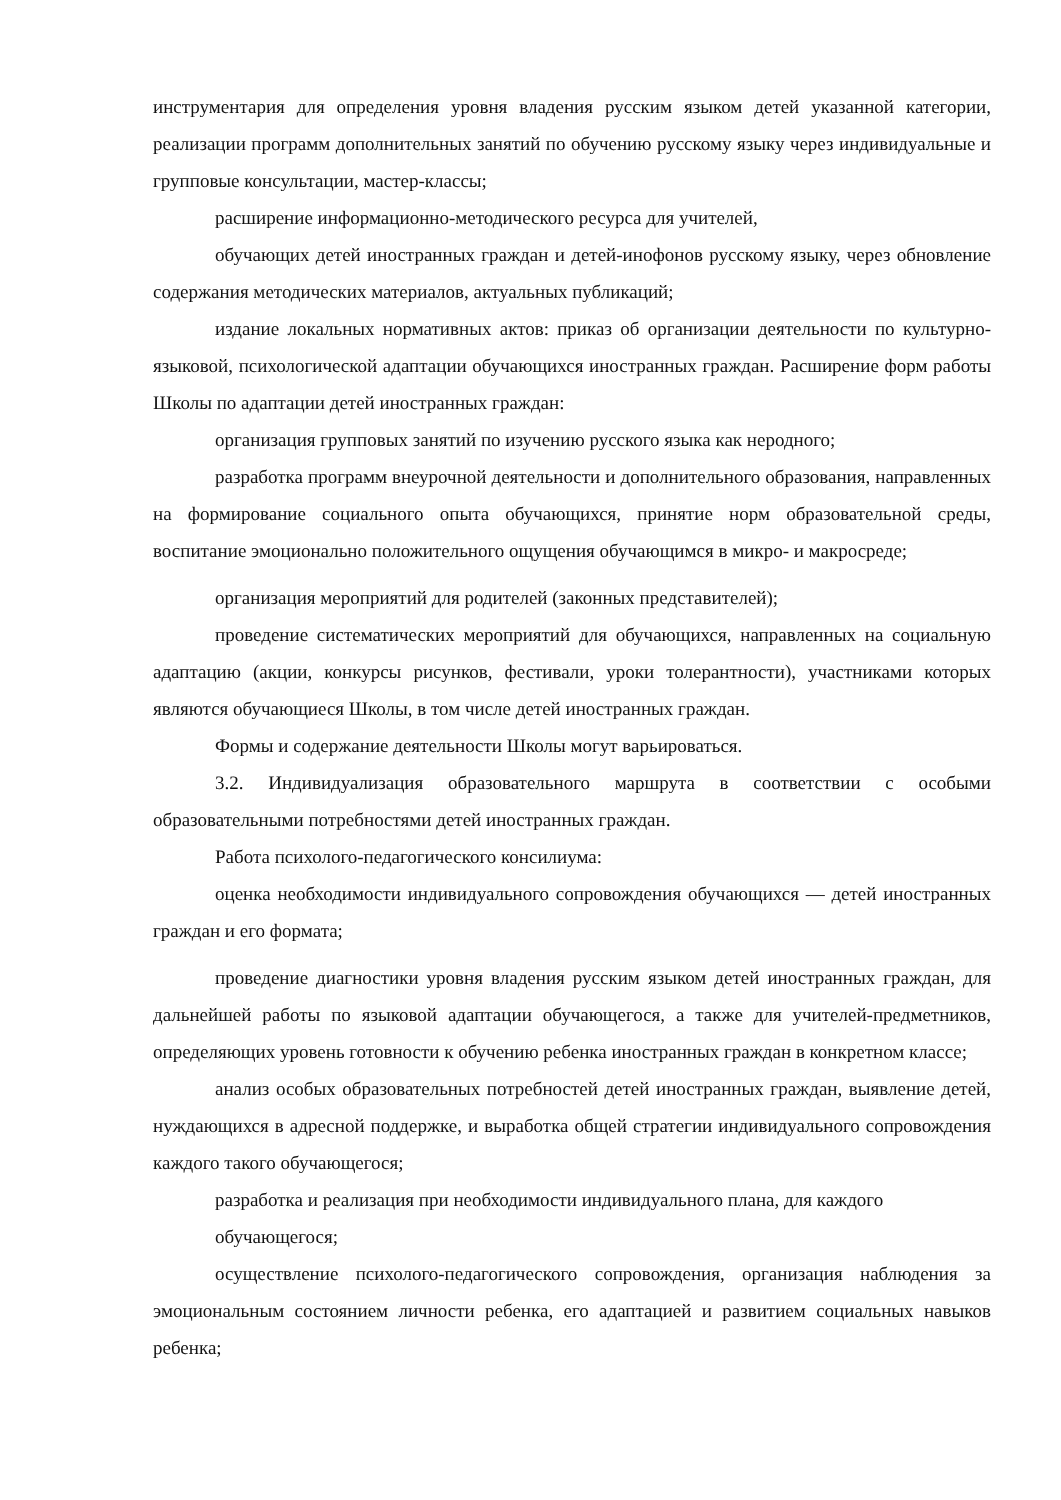инструментария для определения уровня владения русским языком детей указанной категории, реализации программ дополнительных занятий по обучению русскому языку через индивидуальные и групповые консультации, мастер-классы;
расширение информационно-методического ресурса для учителей,
обучающих детей иностранных граждан и детей-инофонов русскому языку, через обновление содержания методических материалов, актуальных публикаций;
издание локальных нормативных актов: приказ об организации деятельности по культурно-языковой, психологической адаптации обучающихся иностранных граждан. Расширение форм работы Школы по адаптации детей иностранных граждан:
организация групповых занятий по изучению русского языка как неродного;
разработка программ внеурочной деятельности и дополнительного образования, направленных на формирование социального опыта обучающихся, принятие норм образовательной среды, воспитание эмоционально положительного ощущения обучающимся в микро- и макросреде;
организация мероприятий для родителей (законных представителей);
проведение систематических мероприятий для обучающихся, направленных на социальную адаптацию (акции, конкурсы рисунков, фестивали, уроки толерантности), участниками которых являются обучающиеся Школы, в том числе детей иностранных граждан.
Формы и содержание деятельности Школы могут варьироваться.
3.2. Индивидуализация образовательного маршрута в соответствии с особыми образовательными потребностями детей иностранных граждан.
Работа психолого-педагогического консилиума:
оценка необходимости индивидуального сопровождения обучающихся — детей иностранных граждан и его формата;
проведение диагностики уровня владения русским языком детей иностранных граждан, для дальнейшей работы по языковой адаптации обучающегося, а также для учителей-предметников, определяющих уровень готовности к обучению ребенка иностранных граждан в конкретном классе;
анализ особых образовательных потребностей детей иностранных граждан, выявление детей, нуждающихся в адресной поддержке, и выработка общей стратегии индивидуального сопровождения каждого такого обучающегося;
разработка и реализация при необходимости индивидуального плана, для каждого
обучающегося;
осуществление психолого-педагогического сопровождения, организация наблюдения за эмоциональным состоянием личности ребенка, его адаптацией и развитием социальных навыков ребенка;